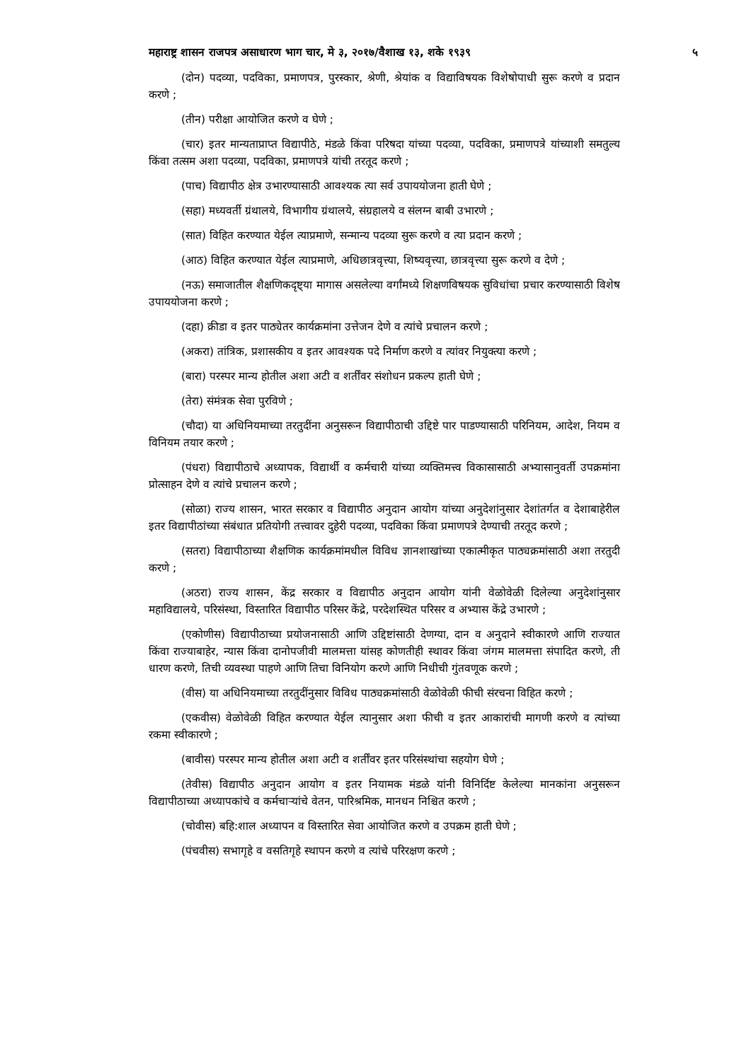महाराष्ट्र शासन राजपत्र असाधारण भाग चार, मे ३, २०१७/वैशाख १३, शके १९३९ ५
(दोन) पदव्या, पदविका, प्रमाणपत्र, पुरस्कार, श्रेणी, श्रेयांक व विद्याविषयक विशेषोपाधी सुरू करणे व प्रदान करणे ;
(तीन) परीक्षा आयोजित करणे व घेणे ;
(चार) इतर मान्यताप्राप्त विद्यापीठे, मंडळे किंवा परिषदा यांच्या पदव्या, पदविका, प्रमाणपत्रे यांच्याशी समतुल्य किंवा तत्सम अशा पदव्या, पदविका, प्रमाणपत्रे यांची तरतूद करणे ;
(पाच) विद्यापीठ क्षेत्र उभारण्यासाठी आवश्यक त्या सर्व उपाययोजना हाती घेणे ;
(सहा) मध्यवर्ती ग्रंथालये, विभागीय ग्रंथालये, संग्रहालये व संलग्न बाबी उभारणे ;
(सात) विहित करण्यात येईल त्याप्रमाणे, सन्मान्य पदव्या सुरू करणे व त्या प्रदान करणे ;
(आठ) विहित करण्यात येईल त्याप्रमाणे, अधिछात्रवृत्त्या, शिष्यवृत्त्या, छात्रवृत्त्या सुरू करणे व देणे ;
(नऊ) समाजातील शैक्षणिकदृष्ट्या मागास असलेल्या वर्गांमध्ये शिक्षणविषयक सुविधांचा प्रचार करण्यासाठी विशेष उपाययोजना करणे ;
(दहा) क्रीडा व इतर पाठ्येतर कार्यक्रमांना उत्तेजन देणे व त्यांचे प्रचालन करणे ;
(अकरा) तांत्रिक, प्रशासकीय व इतर आवश्यक पदे निर्माण करणे व त्यांवर नियुक्त्या करणे ;
(बारा) परस्पर मान्य होतील अशा अटी व शर्तींवर संशोधन प्रकल्प हाती घेणे ;
(तेरा) संमंत्रक सेवा पुरविणे ;
(चौदा) या अधिनियमाच्या तरतुदींना अनुसरून विद्यापीठाची उद्दिष्टे पार पाडण्यासाठी परिनियम, आदेश, नियम व विनियम तयार करणे ;
(पंधरा) विद्यापीठाचे अध्यापक, विद्यार्थी व कर्मचारी यांच्या व्यक्तिमत्त्व विकासासाठी अभ्यासानुवर्ती उपक्रमांना प्रोत्साहन देणे व त्यांचे प्रचालन करणे ;
(सोळा) राज्य शासन, भारत सरकार व विद्यापीठ अनुदान आयोग यांच्या अनुदेशांनुसार देशांतर्गत व देशाबाहेरील इतर विद्यापीठांच्या संबंधात प्रतियोगी तत्त्वावर दुहेरी पदव्या, पदविका किंवा प्रमाणपत्रे देण्याची तरतूद करणे ;
(सतरा) विद्यापीठाच्या शैक्षणिक कार्यक्रमांमधील विविध ज्ञानशाखांच्या एकात्मीकृत पाठ्यक्रमांसाठी अशा तरतुदी करणे ;
(अठरा) राज्य शासन, केंद्र सरकार व विद्यापीठ अनुदान आयोग यांनी वेळोवेळी दिलेल्या अनुदेशांनुसार महाविद्यालये, परिसंस्था, विस्तारित विद्यापीठ परिसर केंद्रे, परदेशस्थित परिसर व अभ्यास केंद्रे उभारणे ;
(एकोणीस) विद्यापीठाच्या प्रयोजनासाठी आणि उद्दिष्टांसाठी देणग्या, दान व अनुदाने स्वीकारणे आणि राज्यात किंवा राज्याबाहेर, न्यास किंवा दानोपजीवी मालमत्ता यांसह कोणतीही स्थावर किंवा जंगम मालमत्ता संपादित करणे, ती धारण करणे, तिची व्यवस्था पाहणे आणि तिचा विनियोग करणे आणि निधीची गुंतवणूक करणे ;
(वीस) या अधिनियमाच्या तरतुदींनुसार विविध पाठ्यक्रमांसाठी वेळोवेळी फीची संरचना विहित करणे ;
(एकवीस) वेळोवेळी विहित करण्यात येईल त्यानुसार अशा फीची व इतर आकारांची मागणी करणे व त्यांच्या रकमा स्वीकारणे ;
(बावीस) परस्पर मान्य होतील अशा अटी व शर्तींवर इतर परिसंस्थांचा सहयोग घेणे ;
(तेवीस) विद्यापीठ अनुदान आयोग व इतर नियामक मंडळे यांनी विनिर्दिष्ट केलेल्या मानकांना अनुसरून विद्यापीठाच्या अध्यापकांचे व कर्मचाऱ्यांचे वेतन, पारिश्रमिक, मानधन निश्चित करणे ;
(चोवीस) बहि:शाल अध्यापन व विस्तारित सेवा आयोजित करणे व उपक्रम हाती घेणे ;
(पंचवीस) सभागृहे व वसतिगृहे स्थापन करणे व त्यांचे परिरक्षण करणे ;